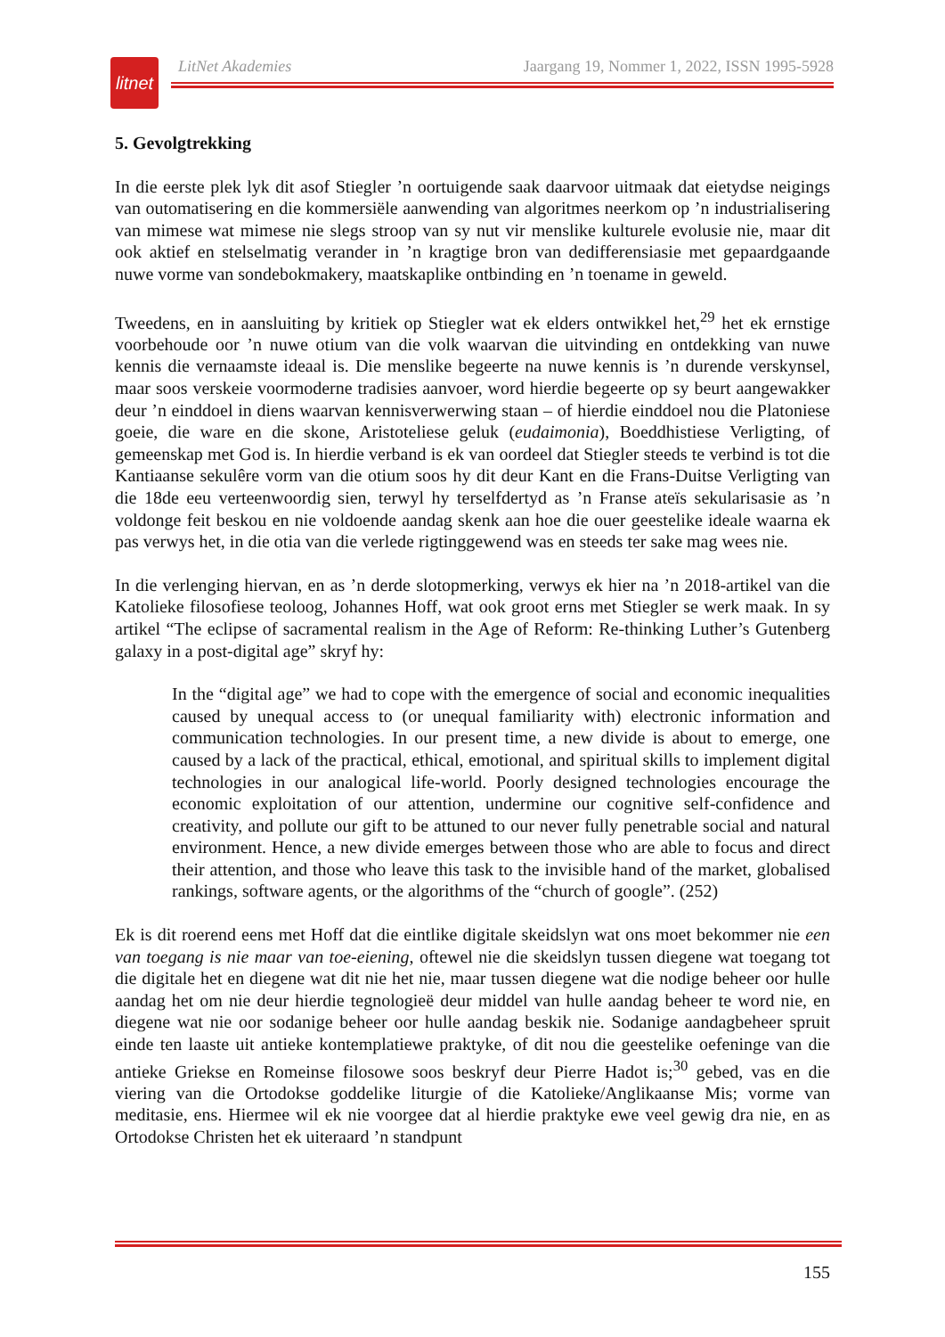litnet
LitNet Akademies Jaargang 19, Nommer 1, 2022, ISSN 1995-5928
5. Gevolgtrekking
In die eerste plek lyk dit asof Stiegler ’n oortuigende saak daarvoor uitmaak dat eietydse neigings van outomatisering en die kommersiële aanwending van algoritmes neerkom op ’n industrialisering van mimese wat mimese nie slegs stroop van sy nut vir menslike kulturele evolusie nie, maar dit ook aktief en stelselmatig verander in ’n kragtige bron van dedifferensiasie met gepaardgaande nuwe vorme van sondebokmakery, maatskaplike ontbinding en ’n toename in geweld.
Tweedens, en in aansluiting by kritiek op Stiegler wat ek elders ontwikkel het,<sup>29</sup> het ek ernstige voorbehoude oor ’n nuwe otium van die volk waarvan die uitvinding en ontdekking van nuwe kennis die vernaamste ideaal is. Die menslike begeerte na nuwe kennis is ’n durende verskynsel, maar soos verskeie voormoderne tradisies aanvoer, word hierdie begeerte op sy beurt aangewakker deur ’n einddoel in diens waarvan kennisverwerwing staan – of hierdie einddoel nou die Platoniese goeie, die ware en die skone, Aristoteliese geluk (eudaimonia), Boeddhistiese Verligting, of gemeenskap met God is. In hierdie verband is ek van oordeel dat Stiegler steeds te verbind is tot die Kantiaanse sekulêre vorm van die otium soos hy dit deur Kant en die Frans-Duitse Verligting van die 18de eeu verteenwoordig sien, terwyl hy terselfdertyd as ’n Franse ateïs sekularisasie as ’n voldonge feit beskou en nie voldoende aandag skenk aan hoe die ouer geestelike ideale waarna ek pas verwys het, in die otia van die verlede rigtinggewend was en steeds ter sake mag wees nie.
In die verlenging hiervan, en as ’n derde slotopmerking, verwys ek hier na ’n 2018-artikel van die Katolieke filosofiese teoloog, Johannes Hoff, wat ook groot erns met Stiegler se werk maak. In sy artikel “The eclipse of sacramental realism in the Age of Reform: Re-thinking Luther’s Gutenberg galaxy in a post-digital age” skryf hy:
In the “digital age” we had to cope with the emergence of social and economic inequalities caused by unequal access to (or unequal familiarity with) electronic information and communication technologies. In our present time, a new divide is about to emerge, one caused by a lack of the practical, ethical, emotional, and spiritual skills to implement digital technologies in our analogical life-world. Poorly designed technologies encourage the economic exploitation of our attention, undermine our cognitive self-confidence and creativity, and pollute our gift to be attuned to our never fully penetrable social and natural environment. Hence, a new divide emerges between those who are able to focus and direct their attention, and those who leave this task to the invisible hand of the market, globalised rankings, software agents, or the algorithms of the “church of google”. (252)
Ek is dit roerend eens met Hoff dat die eintlike digitale skeidslyn wat ons moet bekommer nie een van toegang is nie maar van toe-eiening, oftewel nie die skeidslyn tussen diegene wat toegang tot die digitale het en diegene wat dit nie het nie, maar tussen diegene wat die nodige beheer oor hulle aandag het om nie deur hierdie tegnologieë deur middel van hulle aandag beheer te word nie, en diegene wat nie oor sodanige beheer oor hulle aandag beskik nie. Sodanige aandagbeheer spruit einde ten laaste uit antieke kontemplatiewe praktyke, of dit nou die geestelike oefeninge van die antieke Griekse en Romeinse filosowe soos beskryf deur Pierre Hadot is;<sup>30</sup> gebed, vas en die viering van die Ortodokse goddelike liturgie of die Katolieke/Anglikaanse Mis; vorme van meditasie, ens. Hiermee wil ek nie voorgee dat al hierdie praktyke ewe veel gewig dra nie, en as Ortodokse Christen het ek uiteraard ’n standpunt
155